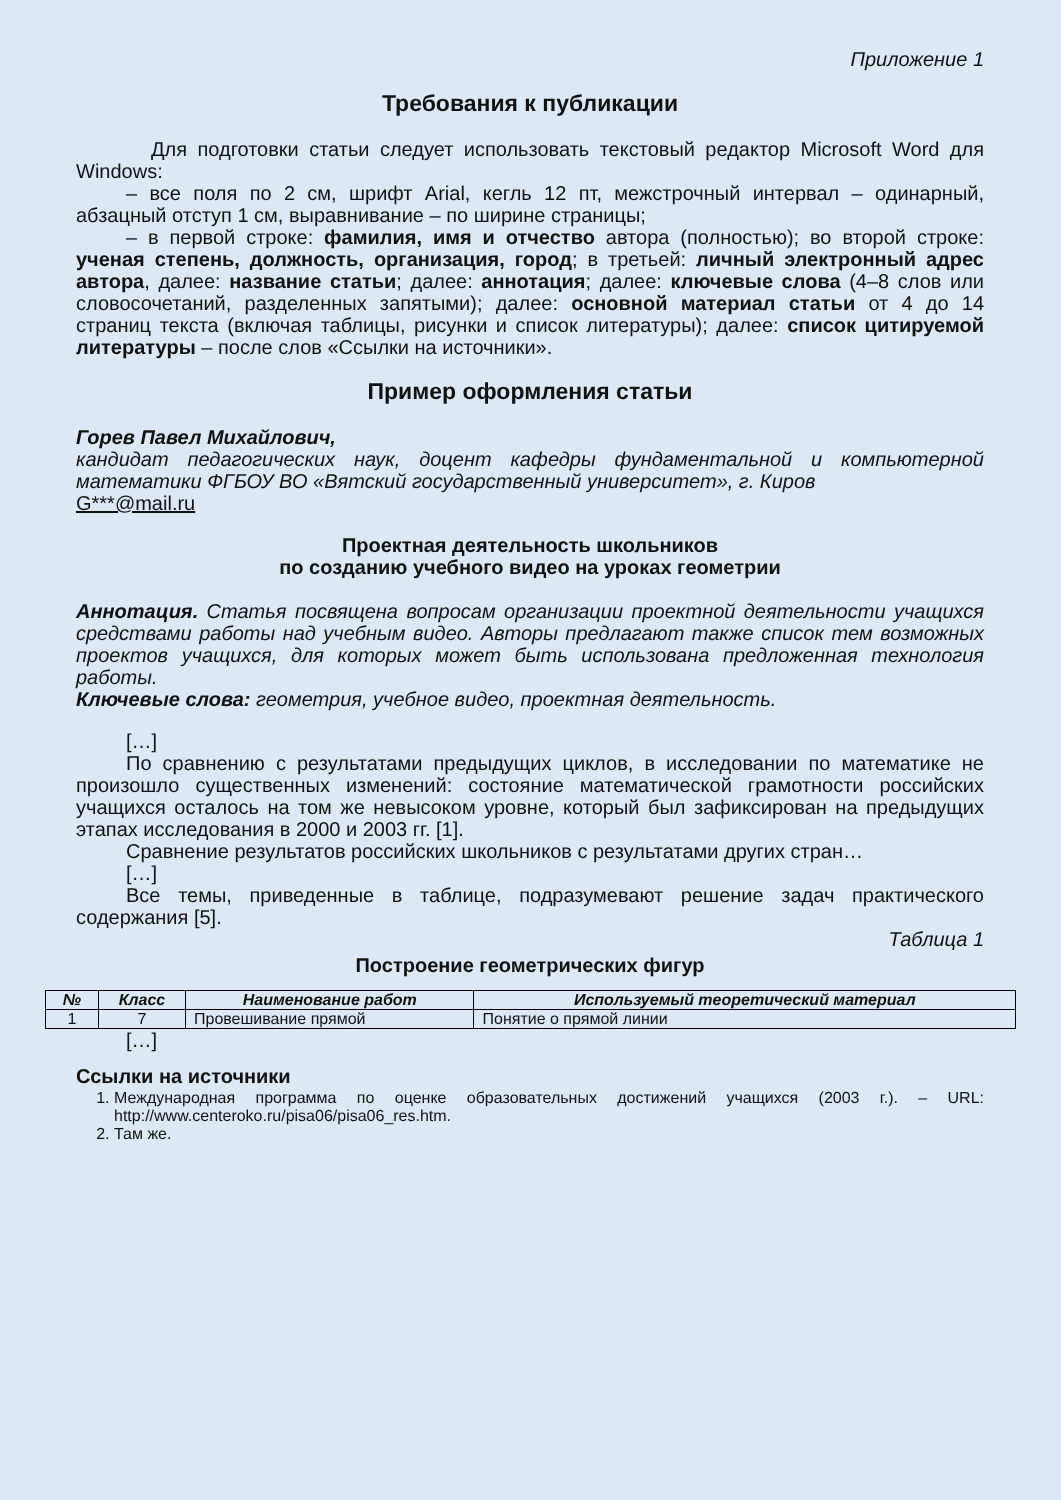Приложение 1
Требования к публикации
Для подготовки статьи следует использовать текстовый редактор Microsoft Word для Windows:
– все поля по 2 см, шрифт Arial, кегль 12 пт, межстрочный интервал – одинарный, абзацный отступ 1 см, выравнивание – по ширине страницы;
– в первой строке: фамилия, имя и отчество автора (полностью); во второй строке: ученая степень, должность, организация, город; в третьей: личный электронный адрес автора, далее: название статьи; далее: аннотация; далее: ключевые слова (4–8 слов или словосочетаний, разделенных запятыми); далее: основной материал статьи от 4 до 14 страниц текста (включая таблицы, рисунки и список литературы); далее: список цитируемой литературы – после слов «Ссылки на источники».
Пример оформления статьи
Горев Павел Михайлович,
кандидат педагогических наук, доцент кафедры фундаментальной и компьютерной математики ФГБОУ ВО «Вятский государственный университет», г. Киров
G***@mail.ru
Проектная деятельность школьников
по созданию учебного видео на уроках геометрии
Аннотация. Статья посвящена вопросам организации проектной деятельности учащихся средствами работы над учебным видео. Авторы предлагают также список тем возможных проектов учащихся, для которых может быть использована предложенная технология работы.
Ключевые слова: геометрия, учебное видео, проектная деятельность.
[…]
По сравнению с результатами предыдущих циклов, в исследовании по математике не произошло существенных изменений: состояние математической грамотности российских учащихся осталось на том же невысоком уровне, который был зафиксирован на предыдущих этапах исследования в 2000 и 2003 гг. [1].
Сравнение результатов российских школьников с результатами других стран…
[…]
Все темы, приведенные в таблице, подразумевают решение задач практического содержания [5].
Таблица 1
Построение геометрических фигур
| № | Класс | Наименование работ | Используемый теоретический материал |
| --- | --- | --- | --- |
| 1 | 7 | Провешивание прямой | Понятие о прямой линии |
[…]
Ссылки на источники
1. Международная программа по оценке образовательных достижений учащихся (2003 г.). – URL: http://www.centeroko.ru/pisa06/pisa06_res.htm.
2. Там же.